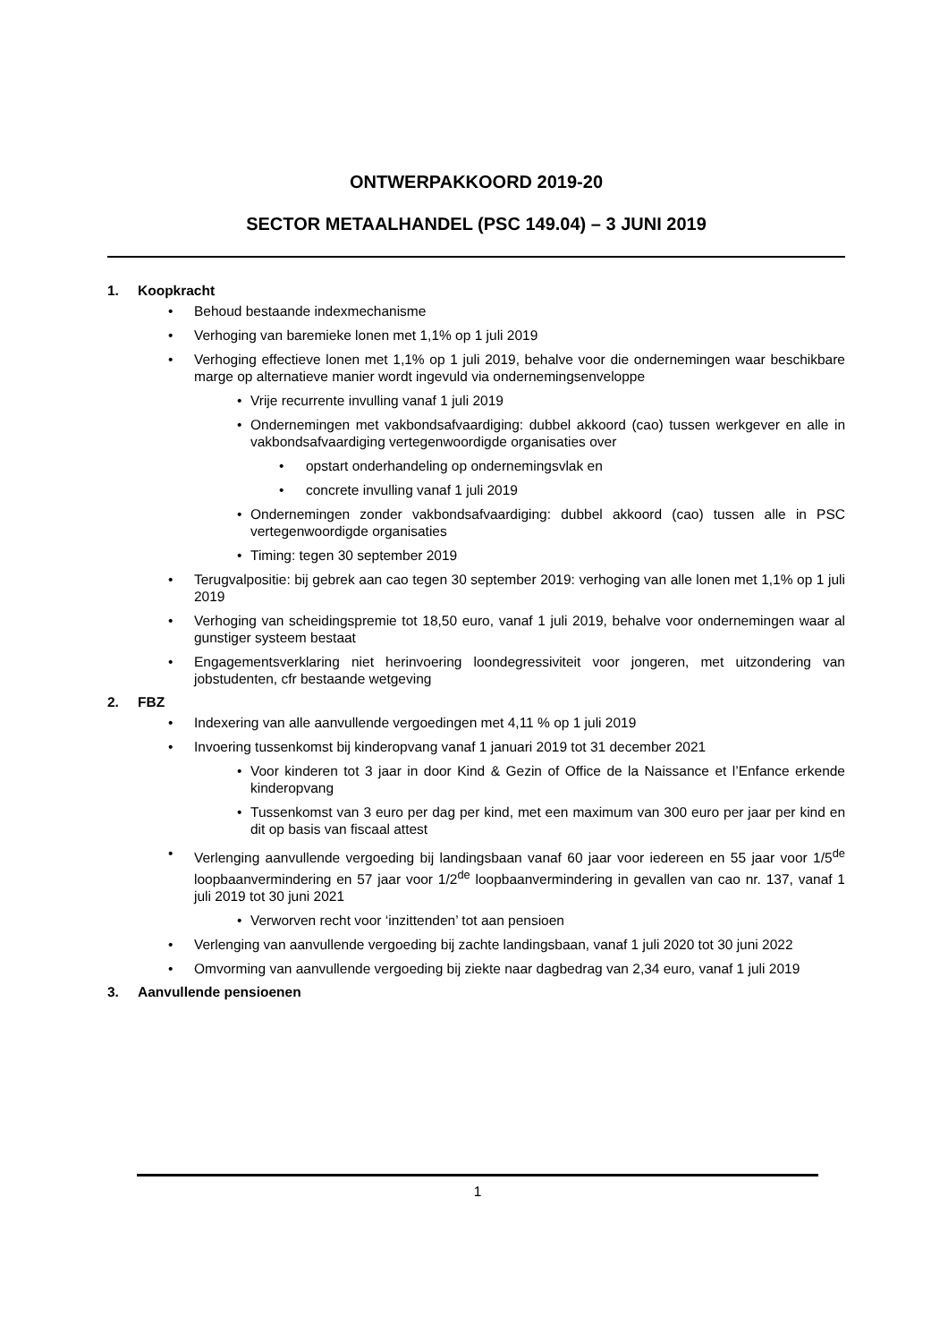ONTWERPAKKOORD 2019-20
SECTOR METAALHANDEL (PSC 149.04) – 3 JUNI 2019
1. Koopkracht
• Behoud bestaande indexmechanisme
• Verhoging van baremieke lonen met 1,1% op 1 juli 2019
• Verhoging effectieve lonen met 1,1% op 1 juli 2019, behalve voor die ondernemingen waar beschikbare marge op alternatieve manier wordt ingevuld via ondernemingsenveloppe
• Vrije recurrente invulling vanaf 1 juli 2019
• Ondernemingen met vakbondsafvaardiging: dubbel akkoord (cao) tussen werkgever en alle in vakbondsafvaardiging vertegenwoordigde organisaties over
• opstart onderhandeling op ondernemingsvlak en
• concrete invulling vanaf 1 juli 2019
• Ondernemingen zonder vakbondsafvaardiging: dubbel akkoord (cao) tussen alle in PSC vertegenwoordigde organisaties
• Timing: tegen 30 september 2019
• Terugvalpositie: bij gebrek aan cao tegen 30 september 2019: verhoging van alle lonen met 1,1% op 1 juli 2019
• Verhoging van scheidingspremie tot 18,50 euro, vanaf 1 juli 2019, behalve voor ondernemingen waar al gunstiger systeem bestaat
• Engagementsverklaring niet herinvoering loondegressiviteit voor jongeren, met uitzondering van jobstudenten, cfr bestaande wetgeving
2. FBZ
• Indexering van alle aanvullende vergoedingen met 4,11 % op 1 juli 2019
• Invoering tussenkomst bij kinderopvang vanaf 1 januari 2019 tot 31 december 2021
• Voor kinderen tot 3 jaar in door Kind & Gezin of Office de la Naissance et l’Enfance erkende kinderopvang
• Tussenkomst van 3 euro per dag per kind, met een maximum van 300 euro per jaar per kind en dit op basis van fiscaal attest
• Verlenging aanvullende vergoeding bij landingsbaan vanaf 60 jaar voor iedereen en 55 jaar voor 1/5<sup>de</sup> loopbaanvermindering en 57 jaar voor 1/2<sup>de</sup> loopbaanvermindering in gevallen van cao nr. 137, vanaf 1 juli 2019 tot 30 juni 2021
• Verworven recht voor ‘inzittenden’ tot aan pensioen
• Verlenging van aanvullende vergoeding bij zachte landingsbaan, vanaf 1 juli 2020 tot 30 juni 2022
• Omvorming van aanvullende vergoeding bij ziekte naar dagbedrag van 2,34 euro, vanaf 1 juli 2019
3. Aanvullende pensioenen
1